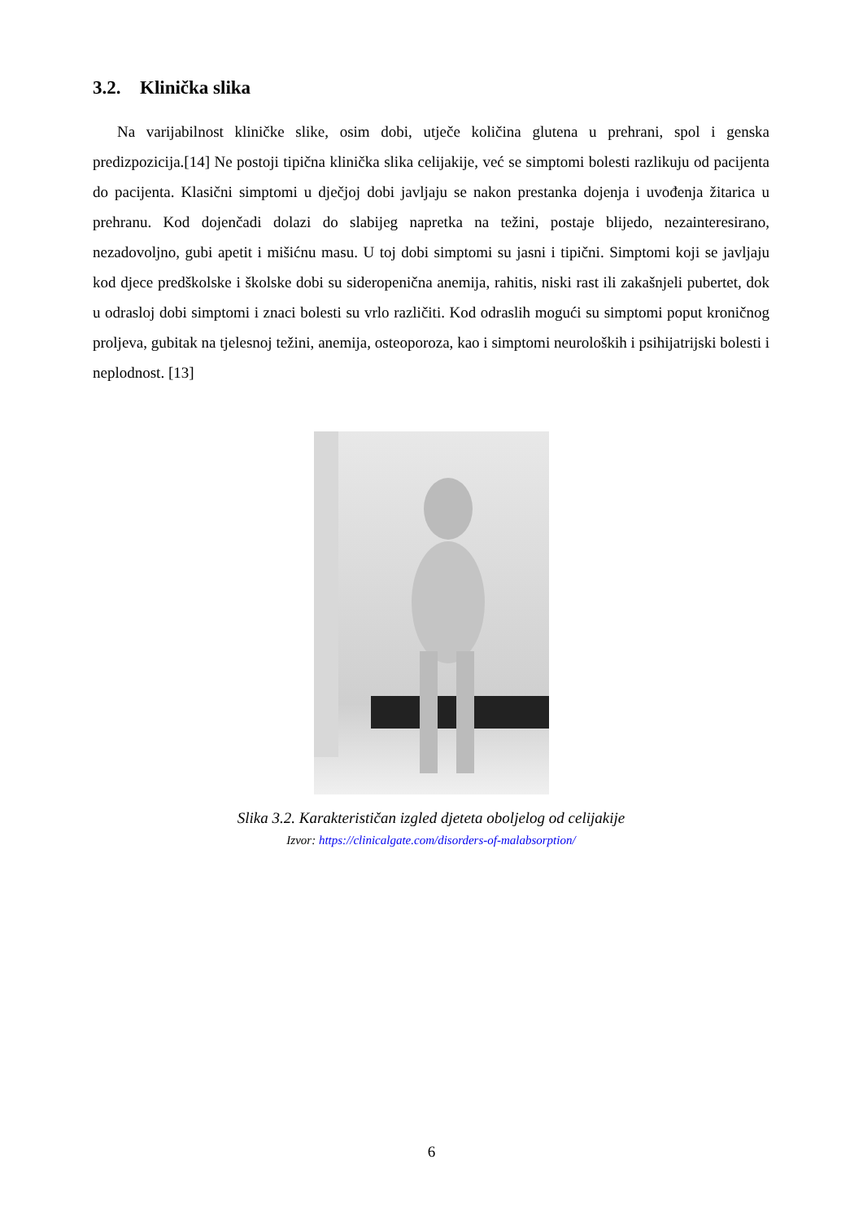3.2. Klinička slika
Na varijabilnost kliničke slike, osim dobi, utječe količina glutena u prehrani, spol i genska predizpozicija.[14] Ne postoji tipična klinička slika celijakije, već se simptomi bolesti razlikuju od pacijenta do pacijenta. Klasični simptomi u dječjoj dobi javljaju se nakon prestanka dojenja i uvođenja žitarica u prehranu. Kod dojenčadi dolazi do slabijeg napretka na težini, postaje blijedo, nezainteresirano, nezadovoljno, gubi apetit i mišićnu masu. U toj dobi simptomi su jasni i tipični. Simptomi koji se javljaju kod djece predškolske i školske dobi su sideropenična anemija, rahitis, niski rast ili zakašnjeli pubertet, dok u odrasloj dobi simptomi i znaci bolesti su vrlo različiti. Kod odraslih mogući su simptomi poput kroničnog proljeva, gubitak na tjelesnoj težini, anemija, osteoporoza, kao i simptomi neuroloških i psihijatrijski bolesti i neplodnost. [13]
Slika 3.2. Karakterističan izgled djeteta oboljelog od celijakije
Izvor: https://clinicalgate.com/disorders-of-malabsorption/
6